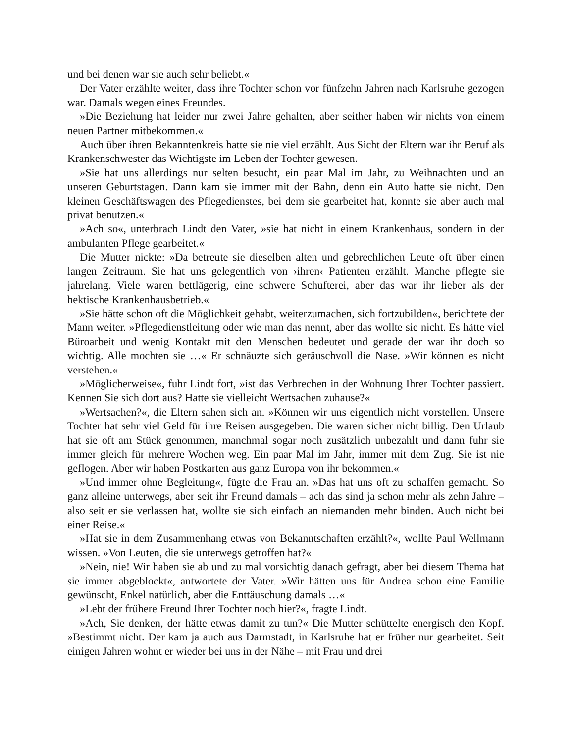und bei denen war sie auch sehr beliebt.«
Der Vater erzählte weiter, dass ihre Tochter schon vor fünfzehn Jahren nach Karlsruhe gezogen war. Damals wegen eines Freundes.
»Die Beziehung hat leider nur zwei Jahre gehalten, aber seither haben wir nichts von einem neuen Partner mitbekommen.«
Auch über ihren Bekanntenkreis hatte sie nie viel erzählt. Aus Sicht der Eltern war ihr Beruf als Krankenschwester das Wichtigste im Leben der Tochter gewesen.
»Sie hat uns allerdings nur selten besucht, ein paar Mal im Jahr, zu Weihnachten und an unseren Geburtstagen. Dann kam sie immer mit der Bahn, denn ein Auto hatte sie nicht. Den kleinen Geschäftswagen des Pflegedienstes, bei dem sie gearbeitet hat, konnte sie aber auch mal privat benutzen.«
»Ach so«, unterbrach Lindt den Vater, »sie hat nicht in einem Krankenhaus, sondern in der ambulanten Pflege gearbeitet.«
Die Mutter nickte: »Da betreute sie dieselben alten und gebrechlichen Leute oft über einen langen Zeitraum. Sie hat uns gelegentlich von ›ihren‹ Patienten erzählt. Manche pflegte sie jahrelang. Viele waren bettlägerig, eine schwere Schufterei, aber das war ihr lieber als der hektische Krankenhausbetrieb.«
»Sie hätte schon oft die Möglichkeit gehabt, weiterzumachen, sich fortzubilden«, berichtete der Mann weiter. »Pflegedienstleitung oder wie man das nennt, aber das wollte sie nicht. Es hätte viel Büroarbeit und wenig Kontakt mit den Menschen bedeutet und gerade der war ihr doch so wichtig. Alle mochten sie …« Er schnäuzte sich geräuschvoll die Nase. »Wir können es nicht verstehen.«
»Möglicherweise«, fuhr Lindt fort, »ist das Verbrechen in der Wohnung Ihrer Tochter passiert. Kennen Sie sich dort aus? Hatte sie vielleicht Wertsachen zuhause?«
»Wertsachen?«, die Eltern sahen sich an. »Können wir uns eigentlich nicht vorstellen. Unsere Tochter hat sehr viel Geld für ihre Reisen ausgegeben. Die waren sicher nicht billig. Den Urlaub hat sie oft am Stück genommen, manchmal sogar noch zusätzlich unbezahlt und dann fuhr sie immer gleich für mehrere Wochen weg. Ein paar Mal im Jahr, immer mit dem Zug. Sie ist nie geflogen. Aber wir haben Postkarten aus ganz Europa von ihr bekommen.«
»Und immer ohne Begleitung«, fügte die Frau an. »Das hat uns oft zu schaffen gemacht. So ganz alleine unterwegs, aber seit ihr Freund damals – ach das sind ja schon mehr als zehn Jahre – also seit er sie verlassen hat, wollte sie sich einfach an niemanden mehr binden. Auch nicht bei einer Reise.«
»Hat sie in dem Zusammenhang etwas von Bekanntschaften erzählt?«, wollte Paul Wellmann wissen. »Von Leuten, die sie unterwegs getroffen hat?«
»Nein, nie! Wir haben sie ab und zu mal vorsichtig danach gefragt, aber bei diesem Thema hat sie immer abgeblockt«, antwortete der Vater. »Wir hätten uns für Andrea schon eine Familie gewünscht, Enkel natürlich, aber die Enttäuschung damals …«
»Lebt der frühere Freund Ihrer Tochter noch hier?«, fragte Lindt.
»Ach, Sie denken, der hätte etwas damit zu tun?« Die Mutter schüttelte energisch den Kopf. »Bestimmt nicht. Der kam ja auch aus Darmstadt, in Karlsruhe hat er früher nur gearbeitet. Seit einigen Jahren wohnt er wieder bei uns in der Nähe – mit Frau und drei